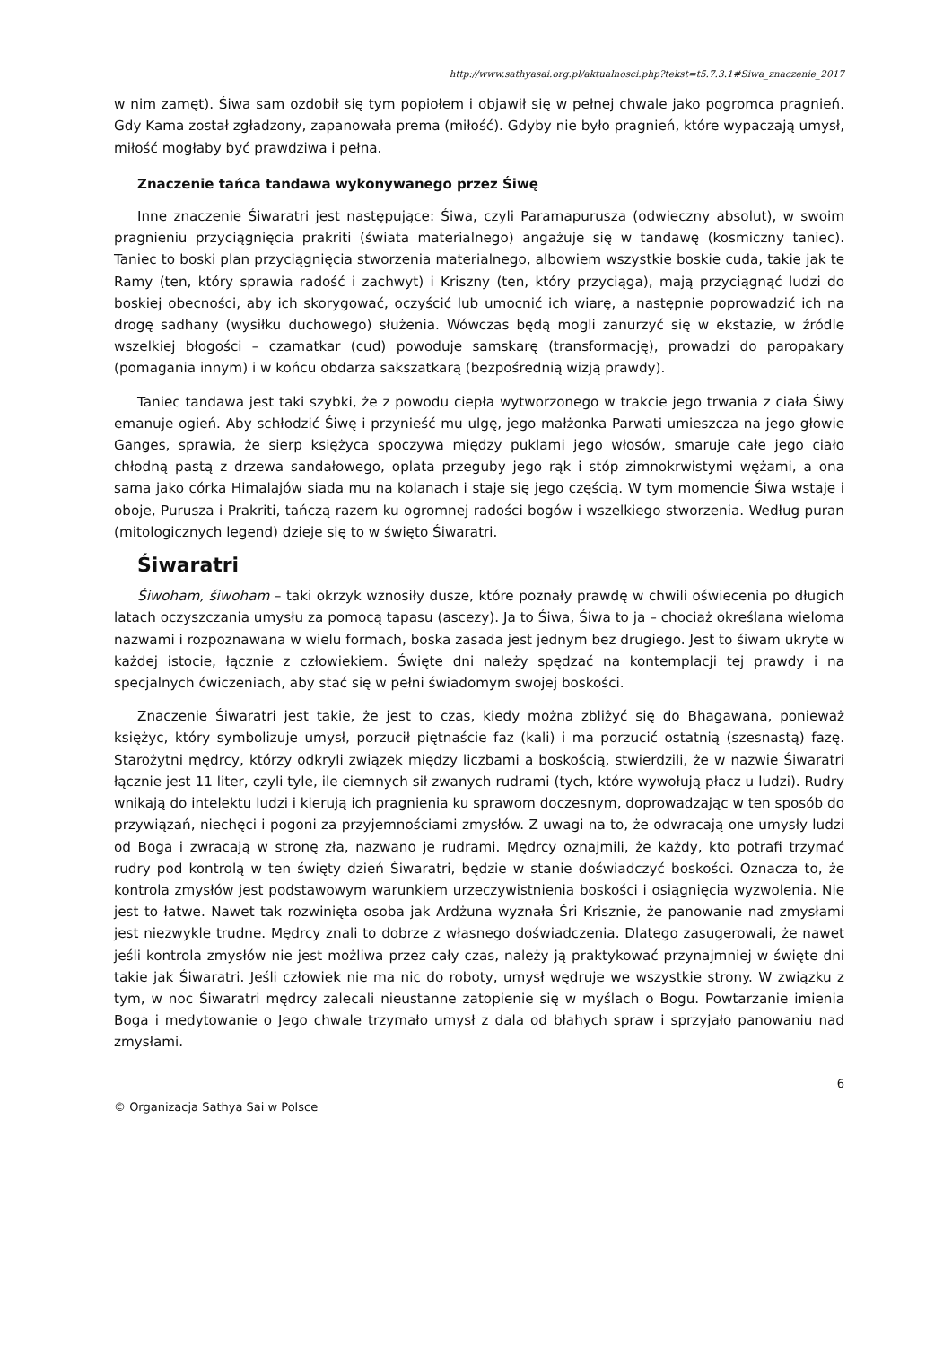http://www.sathyasai.org.pl/aktualnosci.php?tekst=t5.7.3.1#Siwa_znaczenie_2017
w nim zamęt). Śiwa sam ozdobił się tym popiołem i objawił się w pełnej chwale jako pogromca pragnień. Gdy Kama został zgładzony, zapanowała prema (miłość). Gdyby nie było pragnień, które wypaczają umysł, miłość mogłaby być prawdziwa i pełna.
Znaczenie tańca tandawa wykonywanego przez Śiwę
Inne znaczenie Śiwaratri jest następujące: Śiwa, czyli Paramapurusza (odwieczny absolut), w swoim pragnieniu przyciągnięcia prakriti (świata materialnego) angażuje się w tandawę (kosmiczny taniec). Taniec to boski plan przyciągnięcia stworzenia materialnego, albowiem wszystkie boskie cuda, takie jak te Ramy (ten, który sprawia radość i zachwyt) i Kriszny (ten, który przyciąga), mają przyciągnąć ludzi do boskiej obecności, aby ich skorygować, oczyścić lub umocnić ich wiarę, a następnie poprowadzić ich na drogę sadhany (wysiłku duchowego) służenia. Wówczas będą mogli zanurzyć się w ekstazie, w źródle wszelkiej błogości – czamatkar (cud) powoduje samskarę (transformację), prowadzi do paropakary (pomagania innym) i w końcu obdarza sakszatkarą (bezpośrednią wizją prawdy).
Taniec tandawa jest taki szybki, że z powodu ciepła wytworzonego w trakcie jego trwania z ciała Śiwy emanuje ogień. Aby schłodzić Śiwę i przynieść mu ulgę, jego małżonka Parwati umieszcza na jego głowie Ganges, sprawia, że sierp księżyca spoczywa między puklami jego włosów, smaruje całe jego ciało chłodną pastą z drzewa sandałowego, oplata przeguby jego rąk i stóp zimnokrwistymi wężami, a ona sama jako córka Himalajów siada mu na kolanach i staje się jego częścią. W tym momencie Śiwa wstaje i oboje, Purusza i Prakriti, tańczą razem ku ogromnej radości bogów i wszelkiego stworzenia. Według puran (mitologicznych legend) dzieje się to w święto Śiwaratri.
Śiwaratri
Śiwoham, śiwoham – taki okrzyk wznosiły dusze, które poznały prawdę w chwili oświecenia po długich latach oczyszczania umysłu za pomocą tapasu (ascezy). Ja to Śiwa, Śiwa to ja – chociaż określana wieloma nazwami i rozpoznawana w wielu formach, boska zasada jest jednym bez drugiego. Jest to śiwam ukryte w każdej istocie, łącznie z człowiekiem. Święte dni należy spędzać na kontemplacji tej prawdy i na specjalnych ćwiczeniach, aby stać się w pełni świadomym swojej boskości.
Znaczenie Śiwaratri jest takie, że jest to czas, kiedy można zbliżyć się do Bhagawana, ponieważ księżyc, który symbolizuje umysł, porzucił piętnaście faz (kali) i ma porzucić ostatnią (szesnastą) fazę. Starożytni mędrcy, którzy odkryli związek między liczbami a boskością, stwierdzili, że w nazwie Śiwaratri łącznie jest 11 liter, czyli tyle, ile ciemnych sił zwanych rudrami (tych, które wywołują płacz u ludzi). Rudry wnikają do intelektu ludzi i kierują ich pragnienia ku sprawom doczesnym, doprowadzając w ten sposób do przywiązań, niechęci i pogoni za przyjemnościami zmysłów. Z uwagi na to, że odwracają one umysły ludzi od Boga i zwracają w stronę zła, nazwano je rudrami. Mędrcy oznajmili, że każdy, kto potrafi trzymać rudry pod kontrolą w ten święty dzień Śiwaratri, będzie w stanie doświadczyć boskości. Oznacza to, że kontrola zmysłów jest podstawowym warunkiem urzeczywistnienia boskości i osiągnięcia wyzwolenia. Nie jest to łatwe. Nawet tak rozwinięta osoba jak Ardżuna wyznała Śri Krisznie, że panowanie nad zmysłami jest niezwykle trudne. Mędrcy znali to dobrze z własnego doświadczenia. Dlatego zasugerowali, że nawet jeśli kontrola zmysłów nie jest możliwa przez cały czas, należy ją praktykować przynajmniej w święte dni takie jak Śiwaratri. Jeśli człowiek nie ma nic do roboty, umysł wędruje we wszystkie strony. W związku z tym, w noc Śiwaratri mędrcy zalecali nieustanne zatopienie się w myślach o Bogu. Powtarzanie imienia Boga i medytowanie o Jego chwale trzymało umysł z dala od błahych spraw i sprzyjało panowaniu nad zmysłami.
6
© Organizacja Sathya Sai w Polsce